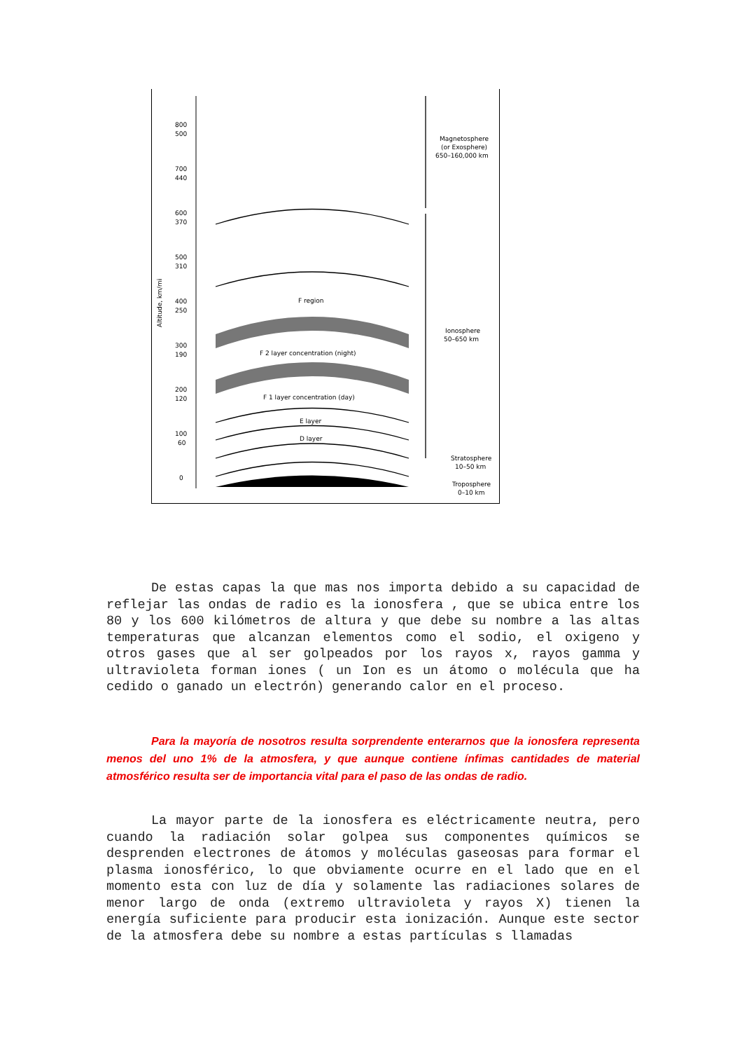800
500
700
440
600
370
500
310
400
250
300
190
200
120
100
60
0
Altitude, km/mi
F region
F 2 layer concentration (night)
F 1 layer concentration (day)
E layer
D layer
Magnetosphere
(or Exosphere)
650–160,000 km
Ionosphere
50–650 km
Stratosphere
10–50 km
Troposphere
0–10 km
De estas capas la que mas nos importa debido a su capacidad de reflejar las ondas de radio es la ionosfera , que se ubica entre los 80 y los 600 kilómetros de altura y que debe su nombre a las altas temperaturas que alcanzan elementos como el sodio, el oxigeno y otros gases que al ser golpeados por los rayos x, rayos gamma y ultravioleta forman iones ( un Ion es un átomo o molécula que ha cedido o ganado un electrón) generando calor en el proceso.
Para la mayoría de nosotros resulta sorprendente enterarnos que la ionosfera representa menos del uno 1% de la atmosfera, y que aunque contiene ínfimas cantidades de material atmosférico resulta ser de importancia vital para el paso de las ondas de radio.
La mayor parte de la ionosfera es eléctricamente neutra, pero cuando la radiación solar golpea sus componentes químicos se desprenden electrones de átomos y moléculas gaseosas para formar el plasma ionosférico, lo que obviamente ocurre en el lado que en el momento esta con luz de día y solamente las radiaciones solares de menor largo de onda (extremo ultravioleta y rayos X) tienen la energía suficiente para producir esta ionización. Aunque este sector de la atmosfera debe su nombre a estas partículas s llamadas